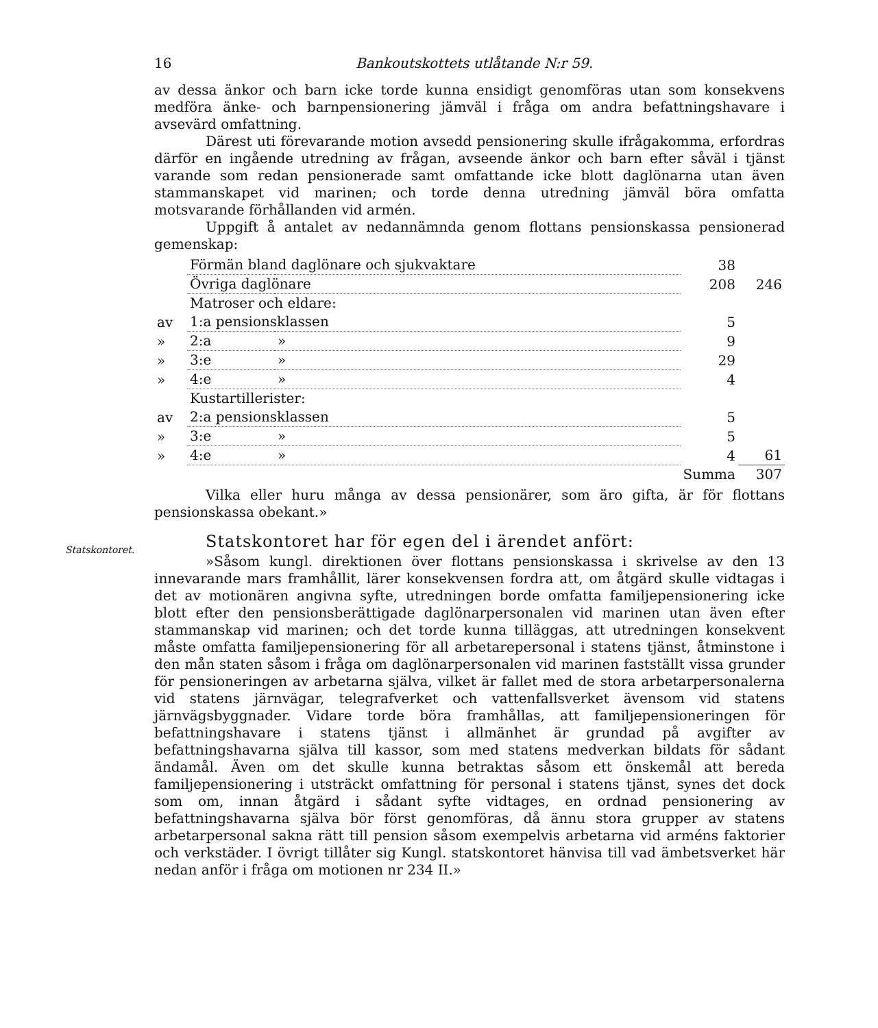16 Bankoutskottets utlåtande N:r 59.
av dessa änkor och barn icke torde kunna ensidigt genomföras utan som konsekvens medföra änke- och barnpensionering jämväl i fråga om andra befattningshavare i avsevärd omfattning.
Därest uti förevarande motion avsedd pensionering skulle ifrågakomma, erfordras därför en ingående utredning av frågan, avseende änkor och barn efter såväl i tjänst varande som redan pensionerade samt omfattande icke blott daglönarna utan även stammanskapet vid marinen; och torde denna utredning jämväl böra omfatta motsvarande förhållanden vid armén.
Uppgift å antalet av nedannämnda genom flottans pensionskassa pensionerad gemenskap:
| | Förmän bland daglönare och sjukvaktare | | 38 | |
| | Övriga daglönare | | 208 | 246 |
| | Matroser och eldare: | | | |
| av | 1:a pensionsklassen | | 5 | |
| » | 2:a | » | 9 | |
| » | 3:e | » | 29 | |
| » | 4:e | » | 4 | |
| | Kustartillerister: | | | |
| av | 2:a pensionsklassen | | 5 | |
| » | 3:e | » | 5 | |
| » | 4:e | » | 4 | 61 |
| | | | Summa | 307 |
Vilka eller huru många av dessa pensionärer, som äro gifta, är för flottans pensionskassa obekant.»
Statskontoret.
Statskontoret har för egen del i ärendet anfört:
»Såsom kungl. direktionen över flottans pensionskassa i skrivelse av den 13 innevarande mars framhållit, lärer konsekvensen fordra att, om åtgärd skulle vidtagas i det av motionären angivna syfte, utredningen borde omfatta familjepensionering icke blott efter den pensionsberättigade daglönarpersonalen vid marinen utan även efter stammanskap vid marinen; och det torde kunna tilläggas, att utredningen konsekvent måste omfatta familjepensionering för all arbetarepersonal i statens tjänst, åtminstone i den mån staten såsom i fråga om daglönarpersonalen vid marinen fastställt vissa grunder för pensioneringen av arbetarna själva, vilket är fallet med de stora arbetarpersonalerna vid statens järnvägar, telegrafverket och vattenfallsverket ävensom vid statens järnvägsbyggnader. Vidare torde böra framhållas, att familjepensioneringen för befattningshavare i statens tjänst i allmänhet är grundad på avgifter av befattningshavarna själva till kassor, som med statens medverkan bildats för sådant ändamål. Även om det skulle kunna betraktas såsom ett önskemål att bereda familjepensionering i utsträckt omfattning för personal i statens tjänst, synes det dock som om, innan åtgärd i sådant syfte vidtages, en ordnad pensionering av befattningshavarna själva bör först genomföras, då ännu stora grupper av statens arbetarpersonal sakna rätt till pension såsom exempelvis arbetarna vid arméns faktorier och verkstäder. I övrigt tillåter sig Kungl. statskontoret hänvisa till vad ämbetsverket här nedan anför i fråga om motionen nr 234 II.»